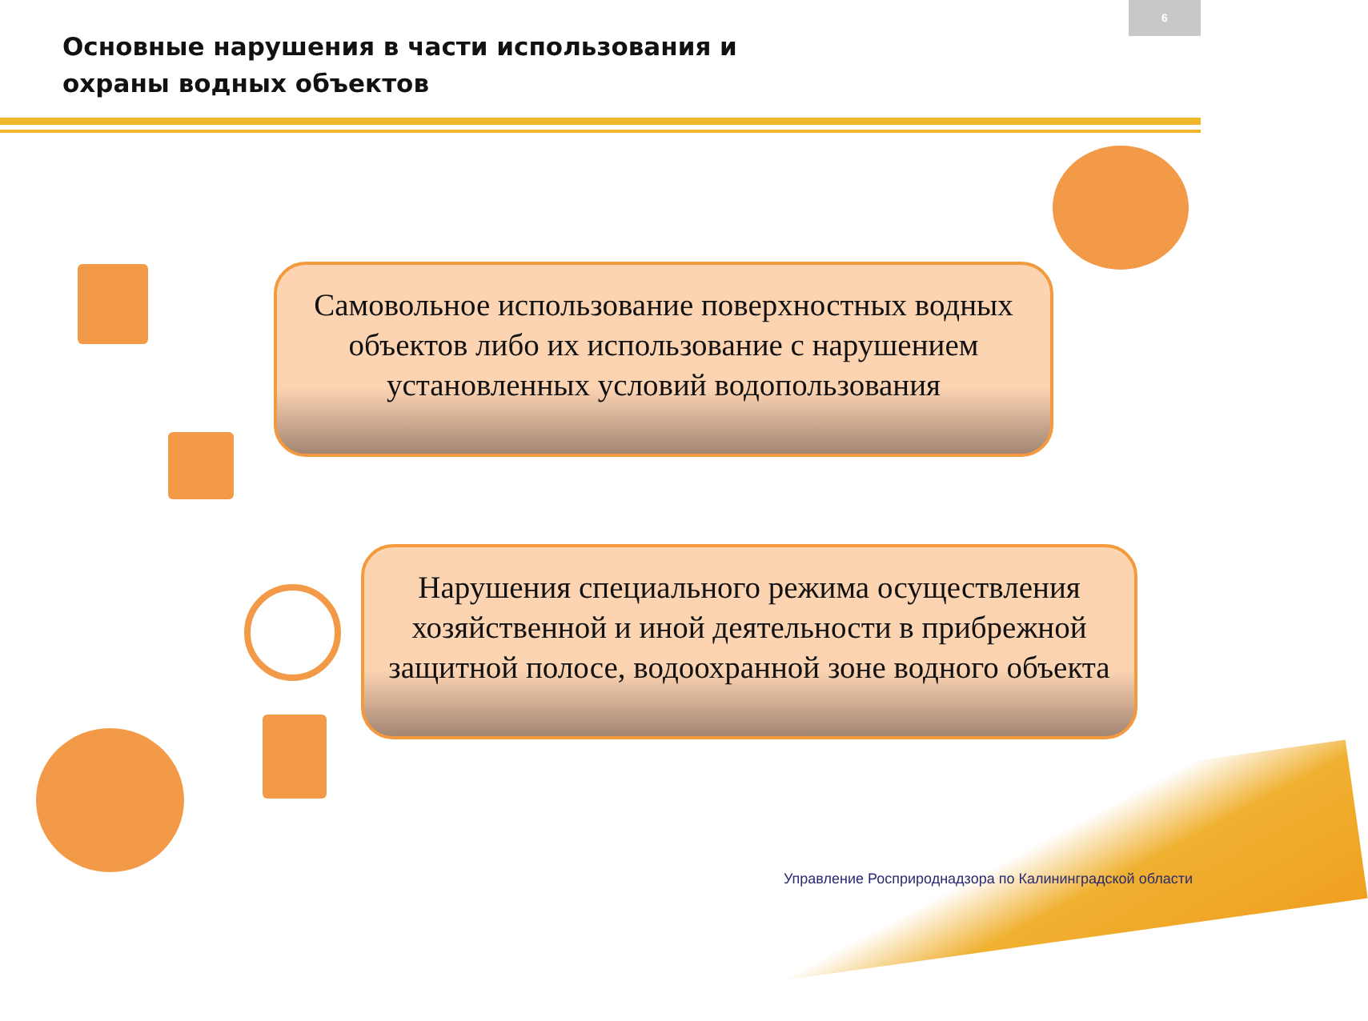6
Основные нарушения в части использования и охраны водных объектов
Самовольное использование поверхностных водных объектов либо их использование с нарушением установленных условий водопользования
Нарушения специального режима осуществления хозяйственной и иной деятельности в прибрежной защитной полосе, водоохранной зоне водного объекта
Управление Росприроднадзора по Калининградской области